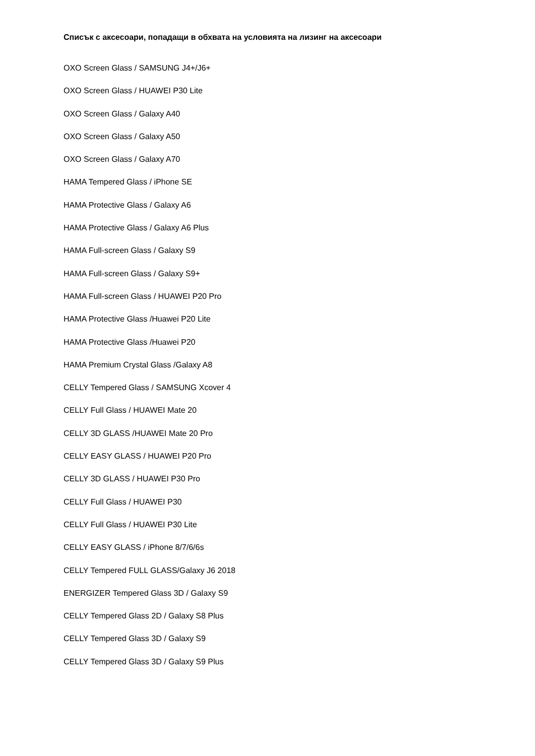Списък с аксесоари, попадащи в обхвата на условията на лизинг на аксесоари
OXO Screen Glass / SAMSUNG J4+/J6+
OXO Screen Glass / HUAWEI P30 Lite
OXO Screen Glass / Galaxy A40
OXO Screen Glass / Galaxy A50
OXO Screen Glass / Galaxy A70
HAMA Tempered Glass / iPhone SE
HAMA Protective Glass / Galaxy A6
HAMA Protective Glass / Galaxy A6 Plus
HAMA Full-screen Glass / Galaxy S9
HAMA Full-screen Glass / Galaxy S9+
HAMA Full-screen Glass / HUAWEI P20 Pro
HAMA Protective Glass /Huawei P20 Lite
HAMA Protective Glass /Huawei P20
HAMA Premium Crystal Glass /Galaxy A8
CELLY Tempered Glass / SAMSUNG Xcover 4
CELLY Full Glass / HUAWEI Mate 20
CELLY 3D GLASS /HUAWEI Mate 20 Pro
CELLY EASY GLASS / HUAWEI P20 Pro
CELLY 3D GLASS / HUAWEI P30 Pro
CELLY Full Glass / HUAWEI P30
CELLY Full Glass / HUAWEI P30 Lite
CELLY EASY GLASS / iPhone 8/7/6/6s
CELLY Tempered FULL GLASS/Galaxy J6 2018
ENERGIZER Tempered Glass 3D / Galaxy S9
CELLY Tempered Glass 2D / Galaxy S8 Plus
CELLY Tempered Glass 3D / Galaxy S9
CELLY Tempered Glass 3D / Galaxy S9 Plus